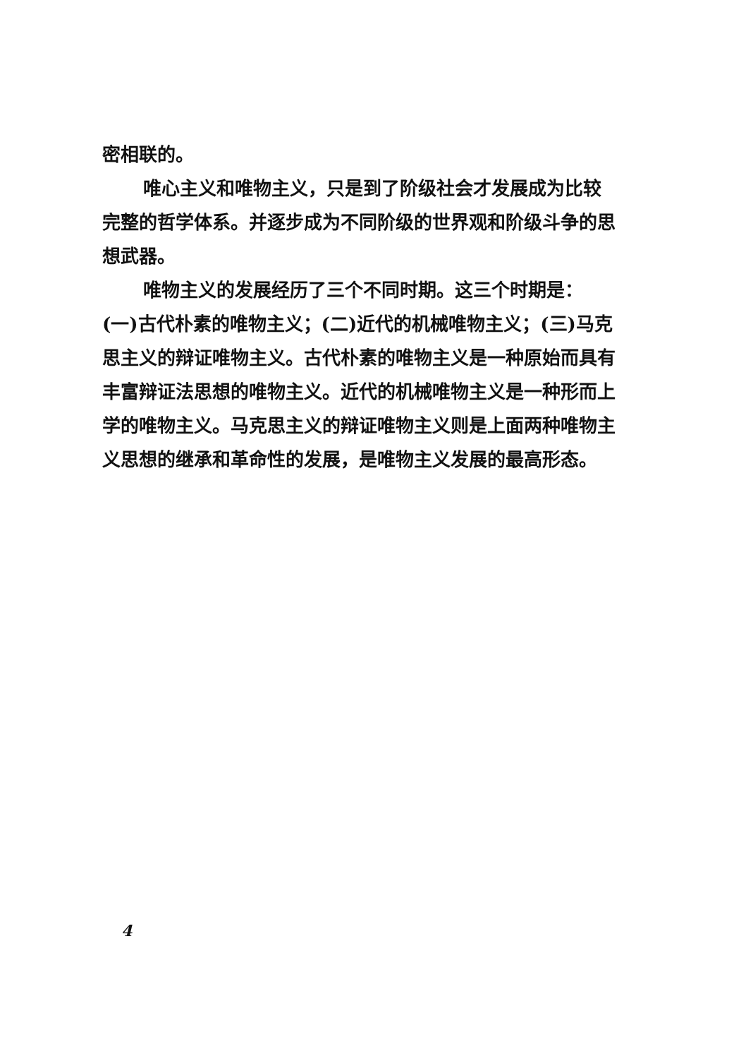密相联的。
唯心主义和唯物主义，只是到了阶级社会才发展成为比较完整的哲学体系。并逐步成为不同阶级的世界观和阶级斗争的思想武器。
唯物主义的发展经历了三个不同时期。这三个时期是：(一)古代朴素的唯物主义；(二)近代的机械唯物主义；(三)马克思主义的辩证唯物主义。古代朴素的唯物主义是一种原始而具有丰富辩证法思想的唯物主义。近代的机械唯物主义是一种形而上学的唯物主义。马克思主义的辩证唯物主义则是上面两种唯物主义思想的继承和革命性的发展，是唯物主义发展的最高形态。
4